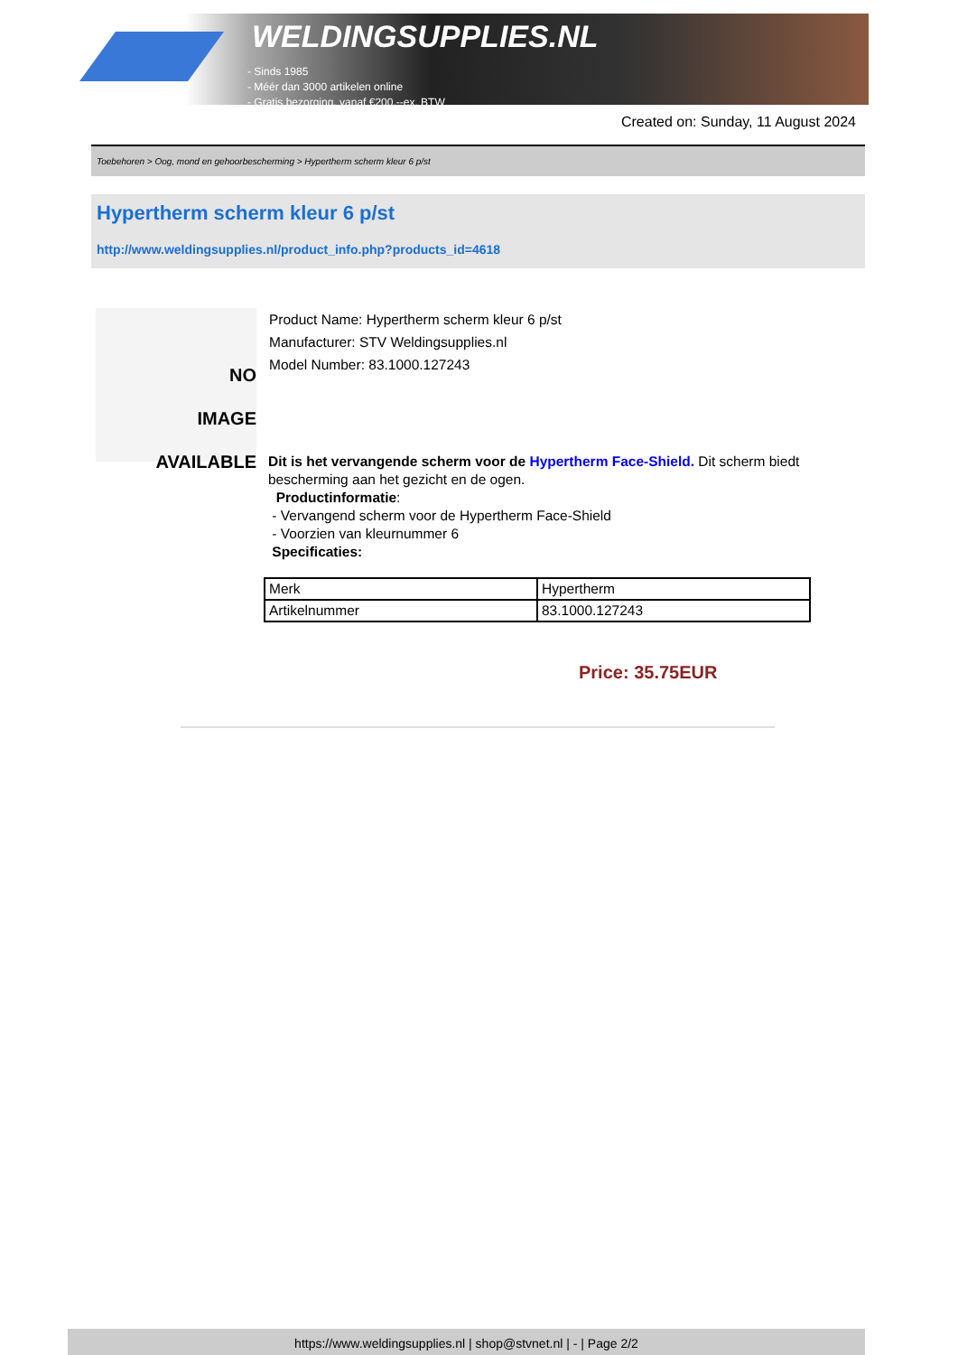WELDINGSUPPLIES.NL
- Sinds 1985
- Méér dan 3000 artikelen online
- Gratis bezorging, vanaf €200,--ex. BTW
Created on: Sunday, 11 August 2024
Toebehoren > Oog, mond en gehoorbescherming > Hypertherm scherm kleur 6 p/st
Hypertherm scherm kleur 6 p/st
http://www.weldingsupplies.nl/product_info.php?products_id=4618
NO
IMAGE
AVAILABLE
Product Name: Hypertherm scherm kleur 6 p/st
Manufacturer: STV Weldingsupplies.nl
Model Number: 83.1000.127243
Dit is het vervangende scherm voor de Hypertherm Face-Shield. Dit scherm biedt bescherming aan het gezicht en de ogen.
Productinformatie:
- Vervangend scherm voor de Hypertherm Face-Shield
- Voorzien van kleurnummer 6
Specificaties:
| Merk | Hypertherm |
| Artikelnummer | 83.1000.127243 |
Price: 35.75EUR
https://www.weldingsupplies.nl | shop@stvnet.nl | - | Page 2/2